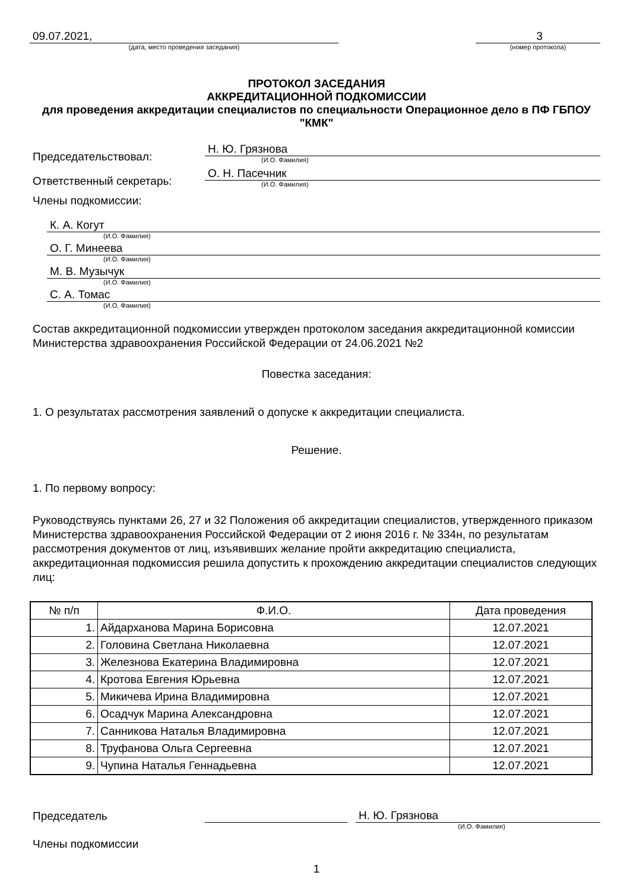09.07.2021,
(дата, место проведения заседания)
3
(номер протокола)
ПРОТОКОЛ ЗАСЕДАНИЯ
АККРЕДИТАЦИОННОЙ ПОДКОМИССИИ
для проведения аккредитации специалистов по специальности Операционное дело в ПФ ГБПОУ "КМК"
Председательствовал:
Н. Ю. Грязнова
(И.О. Фамилия)
Ответственный секретарь:
О. Н. Пасечник
(И.О. Фамилия)
Члены подкомиссии:
К. А. Когут
(И.О. Фамилия)
О. Г. Минеева
(И.О. Фамилия)
М. В. Музычук
(И.О. Фамилия)
С. А. Томас
(И.О. Фамилия)
Состав аккредитационной подкомиссии утвержден протоколом заседания аккредитационной комиссии Министерства здравоохранения Российской Федерации от 24.06.2021 №2
Повестка заседания:
1. О результатах рассмотрения заявлений о допуске к аккредитации специалиста.
Решение.
1. По первому вопросу:
Руководствуясь пунктами 26, 27 и 32 Положения об аккредитации специалистов, утвержденного приказом Министерства здравоохранения Российской Федерации от 2 июня 2016 г. № 334н, по результатам рассмотрения документов от лиц, изъявивших желание пройти аккредитацию специалиста, аккредитационная подкомиссия решила допустить к прохождению аккредитации специалистов следующих лиц:
| № п/п | Ф.И.О. | Дата проведения |
| --- | --- | --- |
| 1. | Айдарханова Марина Борисовна | 12.07.2021 |
| 2. | Головина Светлана Николаевна | 12.07.2021 |
| 3. | Железнова Екатерина Владимировна | 12.07.2021 |
| 4. | Кротова Евгения Юрьевна | 12.07.2021 |
| 5. | Микичева Ирина Владимировна | 12.07.2021 |
| 6. | Осадчук Марина Александровна | 12.07.2021 |
| 7. | Санникова Наталья Владимировна | 12.07.2021 |
| 8. | Труфанова Ольга Сергеевна | 12.07.2021 |
| 9. | Чупина Наталья Геннадьевна | 12.07.2021 |
Председатель
Н. Ю. Грязнова
(И.О. Фамилия)
Члены подкомиссии
1